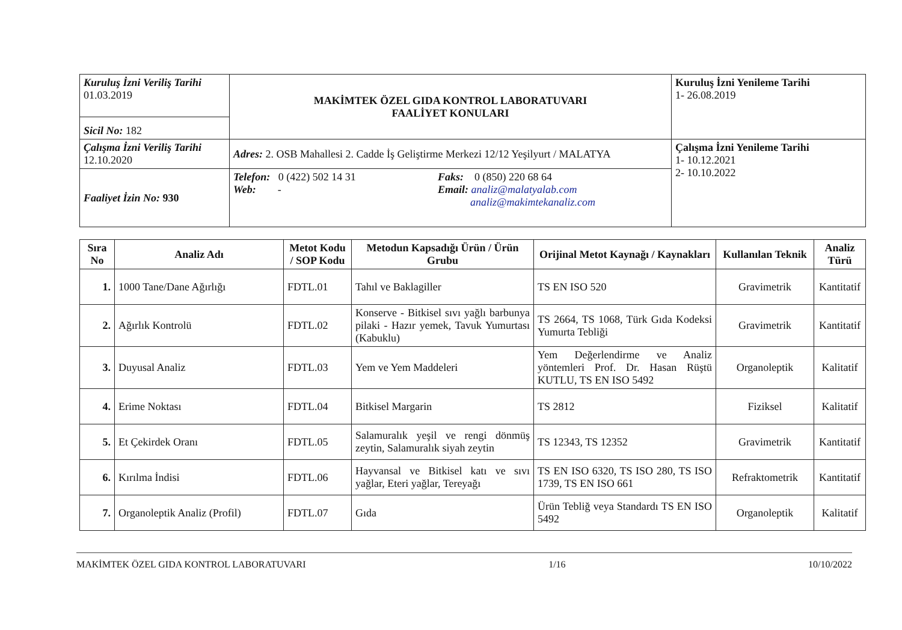| Kuruluş İzni Veriliş Tarihi 01.03.2019 | MAKİMTEK ÖZEL GIDA KONTROL LABORATUVARI FAALİYET KONULARI | Kuruluş İzni Yenileme Tarihi 1- 26.08.2019 |
| Sicil No: 182 | | |
| Çalışma İzni Veriliş Tarihi 12.10.2020 | Adres: 2. OSB Mahallesi 2. Cadde İş Geliştirme Merkezi 12/12 Yeşilyurt / MALATYA | Çalışma İzni Yenileme Tarihi 1- 10.12.2021 2- 10.10.2022 |
| Faaliyet İzin No: 930 | Telefon: 0 (422) 502 14 31 Web: - Faks: 0 (850) 220 68 64 Email: analiz@malatyalab.com analiz@makimtekanaliz.com | |
| Sıra No | Analiz Adı | Metot Kodu / SOP Kodu | Metodun Kapsadığı Ürün / Ürün Grubu | Orijinal Metot Kaynağı / Kaynakları | Kullanılan Teknik | Analiz Türü |
| --- | --- | --- | --- | --- | --- | --- |
| 1. | 1000 Tane/Dane Ağırlığı | FDTL.01 | Tahıl ve Baklagiller | TS EN ISO 520 | Gravimetrik | Kantitatif |
| 2. | Ağırlık Kontrolü | FDTL.02 | Konserve - Bitkisel sıvı yağlı barbunya pilaki - Hazır yemek, Tavuk Yumurtası (Kabuklu) | TS 2664, TS 1068, Türk Gıda Kodeksi Yumurta Tebliği | Gravimetrik | Kantitatif |
| 3. | Duyusal Analiz | FDTL.03 | Yem ve Yem Maddeleri | Yem Değerlendirme ve Analiz yöntemleri Prof. Dr. Hasan Rüştü KUTLU, TS EN ISO 5492 | Organoleptik | Kalitatif |
| 4. | Erime Noktası | FDTL.04 | Bitkisel Margarin | TS 2812 | Fiziksel | Kalitatif |
| 5. | Et Çekirdek Oranı | FDTL.05 | Salamuralık yeşil ve rengi dönmüş zeytin, Salamuralık siyah zeytin | TS 12343, TS 12352 | Gravimetrik | Kantitatif |
| 6. | Kırılma İndisi | FDTL.06 | Hayvansal ve Bitkisel katı ve sıvı yağlar, Eteri yağlar, Tereyağı | TS EN ISO 6320, TS ISO 280, TS ISO 1739, TS EN ISO 661 | Refraktometrik | Kantitatif |
| 7. | Organoleptik Analiz (Profil) | FDTL.07 | Gıda | Ürün Tebliğ veya Standardı TS EN ISO 5492 | Organoleptik | Kalitatif |
MAKİMTEK ÖZEL GIDA KONTROL LABORATUVARI 1/16 10/10/2022